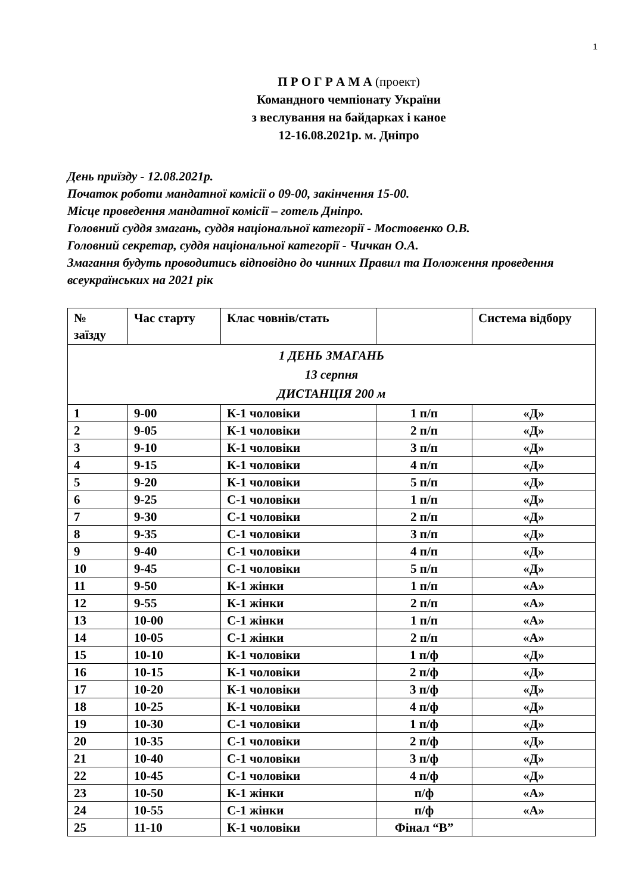1
П Р О Г Р А М А (проект)
Командного чемпіонату України
з веслування на байдарках і каное
12-16.08.2021р. м. Дніпро
День приїзду - 12.08.2021р.
Початок роботи мандатної комісії о 09-00, закінчення 15-00.
Місце проведення мандатної комісії – готель Дніпро.
Головний суддя змагань, суддя національної категорії - Мостовенко О.В.
Головний секретар, суддя національної категорії - Чичкан О.А.
Змагання будуть проводитись відповідно до чинних Правил та Положення проведення всеукраїнських на 2021 рік
| № заїзду | Час старту | Клас човнів/стать | | Система відбору |
| --- | --- | --- | --- | --- |
| 1 ДЕНЬ ЗМАГАНЬ 13 серпня ДИСТАНЦІЯ 200 м | | | | |
| 1 | 9-00 | К-1 чоловіки | 1 п/п | «Д» |
| 2 | 9-05 | К-1 чоловіки | 2 п/п | «Д» |
| 3 | 9-10 | К-1 чоловіки | 3 п/п | «Д» |
| 4 | 9-15 | К-1 чоловіки | 4 п/п | «Д» |
| 5 | 9-20 | К-1 чоловіки | 5 п/п | «Д» |
| 6 | 9-25 | С-1 чоловіки | 1 п/п | «Д» |
| 7 | 9-30 | С-1 чоловіки | 2 п/п | «Д» |
| 8 | 9-35 | С-1 чоловіки | 3 п/п | «Д» |
| 9 | 9-40 | С-1 чоловіки | 4 п/п | «Д» |
| 10 | 9-45 | С-1 чоловіки | 5 п/п | «Д» |
| 11 | 9-50 | К-1 жінки | 1 п/п | «А» |
| 12 | 9-55 | К-1 жінки | 2 п/п | «А» |
| 13 | 10-00 | С-1 жінки | 1 п/п | «А» |
| 14 | 10-05 | С-1 жінки | 2 п/п | «А» |
| 15 | 10-10 | К-1 чоловіки | 1 п/ф | «Д» |
| 16 | 10-15 | К-1 чоловіки | 2 п/ф | «Д» |
| 17 | 10-20 | К-1 чоловіки | 3 п/ф | «Д» |
| 18 | 10-25 | К-1 чоловіки | 4 п/ф | «Д» |
| 19 | 10-30 | С-1 чоловіки | 1 п/ф | «Д» |
| 20 | 10-35 | С-1 чоловіки | 2 п/ф | «Д» |
| 21 | 10-40 | С-1 чоловіки | 3 п/ф | «Д» |
| 22 | 10-45 | С-1 чоловіки | 4 п/ф | «Д» |
| 23 | 10-50 | К-1 жінки | п/ф | «А» |
| 24 | 10-55 | С-1 жінки | п/ф | «А» |
| 25 | 11-10 | К-1 чоловіки | Фінал “В” | |